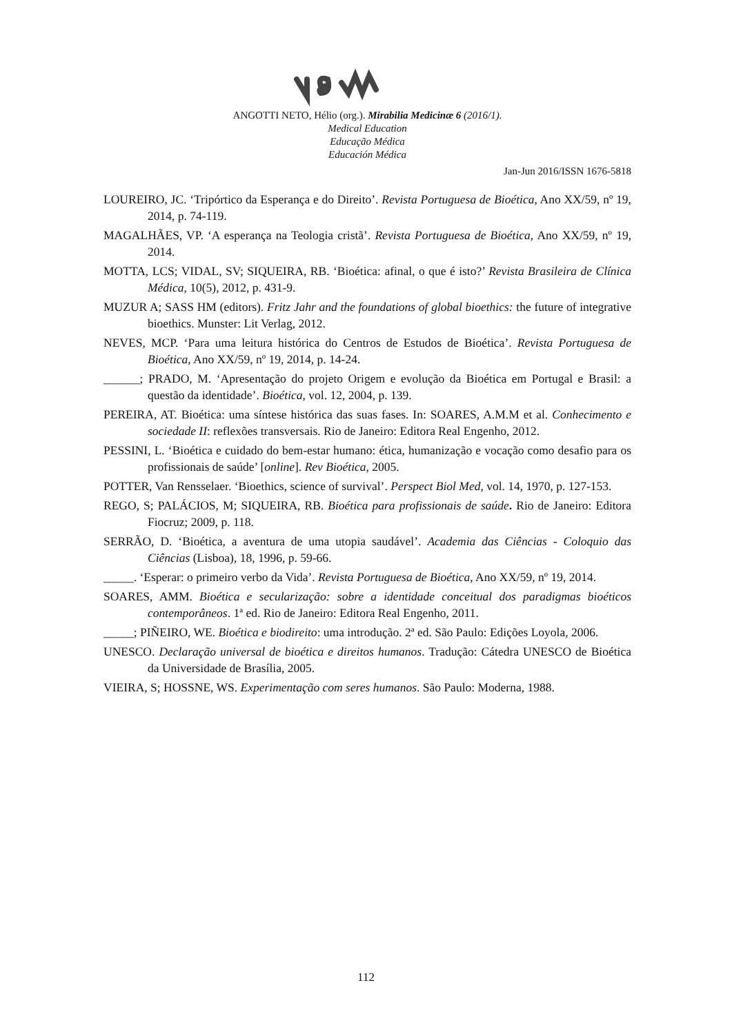ANGOTTI NETO, Hélio (org.). Mirabilia Medicinæ 6 (2016/1).
Medical Education
Educação Médica
Educación Médica
Jan-Jun 2016/ISSN 1676-5818
LOUREIRO, JC. ‘Tripórtico da Esperança e do Direito’. Revista Portuguesa de Bioética, Ano XX/59, nº 19, 2014, p. 74-119.
MAGALHÃES, VP. ‘A esperança na Teologia cristã’. Revista Portuguesa de Bioética, Ano XX/59, nº 19, 2014.
MOTTA, LCS; VIDAL, SV; SIQUEIRA, RB. ‘Bioética: afinal, o que é isto?’ Revista Brasileira de Clínica Médica, 10(5), 2012, p. 431-9.
MUZUR A; SASS HM (editors). Fritz Jahr and the foundations of global bioethics: the future of integrative bioethics. Munster: Lit Verlag, 2012.
NEVES, MCP. ‘Para uma leitura histórica do Centros de Estudos de Bioética’. Revista Portuguesa de Bioética, Ano XX/59, nº 19, 2014, p. 14-24.
______; PRADO, M. ‘Apresentação do projeto Origem e evolução da Bioética em Portugal e Brasil: a questão da identidade’. Bioética, vol. 12, 2004, p. 139.
PEREIRA, AT. Bioética: uma síntese histórica das suas fases. In: SOARES, A.M.M et al. Conhecimento e sociedade II: reflexões transversais. Rio de Janeiro: Editora Real Engenho, 2012.
PESSINI, L. ‘Bioética e cuidado do bem-estar humano: ética, humanização e vocação como desafio para os profissionais de saúde’ [online]. Rev Bioética, 2005.
POTTER, Van Rensselaer. ‘Bioethics, science of survival’. Perspect Biol Med, vol. 14, 1970, p. 127-153.
REGO, S; PALÁCIOS, M; SIQUEIRA, RB. Bioética para profissionais de saúde. Rio de Janeiro: Editora Fiocruz; 2009, p. 118.
SERRÃO, D. ‘Bioética, a aventura de uma utopia saudável’. Academia das Ciências - Coloquio das Ciências (Lisboa), 18, 1996, p. 59-66.
_____. ‘Esperar: o primeiro verbo da Vida’. Revista Portuguesa de Bioética, Ano XX/59, nº 19, 2014.
SOARES, AMM. Bioética e secularização: sobre a identidade conceitual dos paradigmas bioéticos contemporâneos. 1ª ed. Rio de Janeiro: Editora Real Engenho, 2011.
_____; PIÑEIRO, WE. Bioética e biodireito: uma introdução. 2ª ed. São Paulo: Edições Loyola, 2006.
UNESCO. Declaração universal de bioética e direitos humanos. Tradução: Cátedra UNESCO de Bioética da Universidade de Brasília, 2005.
VIEIRA, S; HOSSNE, WS. Experimentação com seres humanos. São Paulo: Moderna, 1988.
112